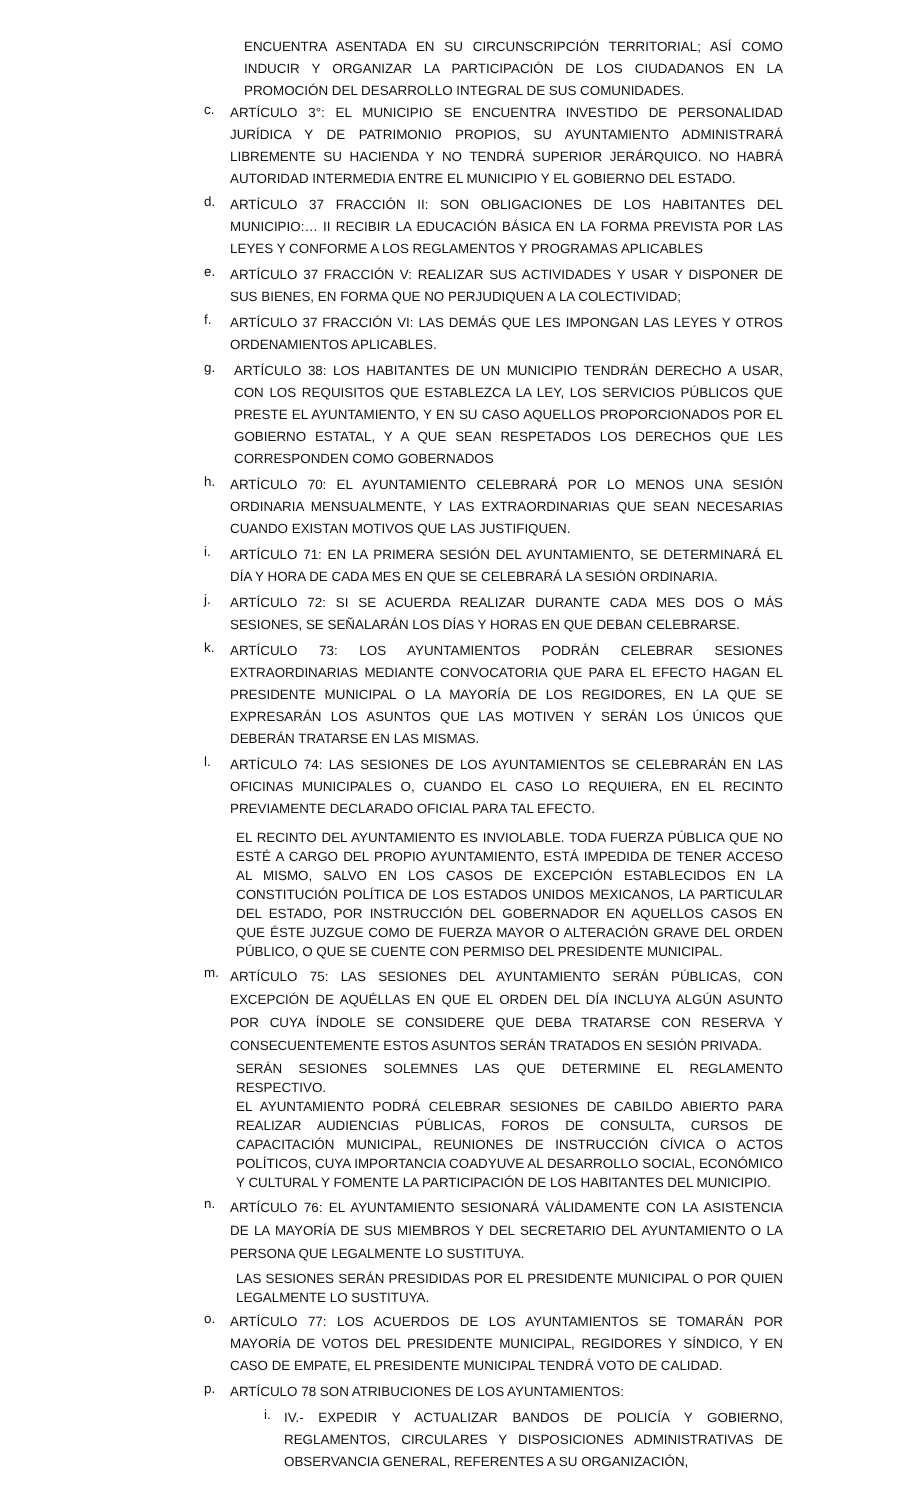ENCUENTRA ASENTADA EN SU CIRCUNSCRIPCIÓN TERRITORIAL; ASÍ COMO INDUCIR Y ORGANIZAR LA PARTICIPACIÓN DE LOS CIUDADANOS EN LA PROMOCIÓN DEL DESARROLLO INTEGRAL DE SUS COMUNIDADES.
c.
ARTÍCULO 3°: EL MUNICIPIO SE ENCUENTRA INVESTIDO DE PERSONALIDAD JURÍDICA Y DE PATRIMONIO PROPIOS, SU AYUNTAMIENTO ADMINISTRARÁ LIBREMENTE SU HACIENDA Y NO TENDRÁ SUPERIOR JERÁRQUICO. NO HABRÁ AUTORIDAD INTERMEDIA ENTRE EL MUNICIPIO Y EL GOBIERNO DEL ESTADO.
d.
ARTÍCULO 37 FRACCIÓN II: SON OBLIGACIONES DE LOS HABITANTES DEL MUNICIPIO:… II RECIBIR LA EDUCACIÓN BÁSICA EN LA FORMA PREVISTA POR LAS LEYES Y CONFORME A LOS REGLAMENTOS Y PROGRAMAS APLICABLES
e.
ARTÍCULO 37 FRACCIÓN V: REALIZAR SUS ACTIVIDADES Y USAR Y DISPONER DE SUS BIENES, EN FORMA QUE NO PERJUDIQUEN A LA COLECTIVIDAD;
f.
ARTÍCULO 37 FRACCIÓN VI: LAS DEMÁS QUE LES IMPONGAN LAS LEYES Y OTROS ORDENAMIENTOS APLICABLES.
g.
ARTÍCULO 38: LOS HABITANTES DE UN MUNICIPIO TENDRÁN DERECHO A USAR, CON LOS REQUISITOS QUE ESTABLEZCA LA LEY, LOS SERVICIOS PÚBLICOS QUE PRESTE EL AYUNTAMIENTO, Y EN SU CASO AQUELLOS PROPORCIONADOS POR EL GOBIERNO ESTATAL, Y A QUE SEAN RESPETADOS LOS DERECHOS QUE LES CORRESPONDEN COMO GOBERNADOS
h.
ARTÍCULO 70: EL AYUNTAMIENTO CELEBRARÁ POR LO MENOS UNA SESIÓN ORDINARIA MENSUALMENTE, Y LAS EXTRAORDINARIAS QUE SEAN NECESARIAS CUANDO EXISTAN MOTIVOS QUE LAS JUSTIFIQUEN.
i.
ARTÍCULO 71: EN LA PRIMERA SESIÓN DEL AYUNTAMIENTO, SE DETERMINARÁ EL DÍA Y HORA DE CADA MES EN QUE SE CELEBRARÁ LA SESIÓN ORDINARIA.
j.
ARTÍCULO 72: SI SE ACUERDA REALIZAR DURANTE CADA MES DOS O MÁS SESIONES, SE SEÑALARÁN LOS DÍAS Y HORAS EN QUE DEBAN CELEBRARSE.
k.
ARTÍCULO 73: LOS AYUNTAMIENTOS PODRÁN CELEBRAR SESIONES EXTRAORDINARIAS MEDIANTE CONVOCATORIA QUE PARA EL EFECTO HAGAN EL PRESIDENTE MUNICIPAL O LA MAYORÍA DE LOS REGIDORES, EN LA QUE SE EXPRESARÁN LOS ASUNTOS QUE LAS MOTIVEN Y SERÁN LOS ÚNICOS QUE DEBERÁN TRATARSE EN LAS MISMAS.
l.
ARTÍCULO 74: LAS SESIONES DE LOS AYUNTAMIENTOS SE CELEBRARÁN EN LAS OFICINAS MUNICIPALES O, CUANDO EL CASO LO REQUIERA, EN EL RECINTO PREVIAMENTE DECLARADO OFICIAL PARA TAL EFECTO.
EL RECINTO DEL AYUNTAMIENTO ES INVIOLABLE. TODA FUERZA PÚBLICA QUE NO ESTÉ A CARGO DEL PROPIO AYUNTAMIENTO, ESTÁ IMPEDIDA DE TENER ACCESO AL MISMO, SALVO EN LOS CASOS DE EXCEPCIÓN ESTABLECIDOS EN LA CONSTITUCIÓN POLÍTICA DE LOS ESTADOS UNIDOS MEXICANOS, LA PARTICULAR DEL ESTADO, POR INSTRUCCIÓN DEL GOBERNADOR EN AQUELLOS CASOS EN QUE ÉSTE JUZGUE COMO DE FUERZA MAYOR O ALTERACIÓN GRAVE DEL ORDEN PÚBLICO, O QUE SE CUENTE CON PERMISO DEL PRESIDENTE MUNICIPAL.
m.
ARTÍCULO 75: LAS SESIONES DEL AYUNTAMIENTO SERÁN PÚBLICAS, CON EXCEPCIÓN DE AQUÉLLAS EN QUE EL ORDEN DEL DÍA INCLUYA ALGÚN ASUNTO POR CUYA ÍNDOLE SE CONSIDERE QUE DEBA TRATARSE CON RESERVA Y CONSECUENTEMENTE ESTOS ASUNTOS SERÁN TRATADOS EN SESIÓN PRIVADA.
SERÁN SESIONES SOLEMNES LAS QUE DETERMINE EL REGLAMENTO RESPECTIVO.
EL AYUNTAMIENTO PODRÁ CELEBRAR SESIONES DE CABILDO ABIERTO PARA REALIZAR AUDIENCIAS PÚBLICAS, FOROS DE CONSULTA, CURSOS DE CAPACITACIÓN MUNICIPAL, REUNIONES DE INSTRUCCIÓN CÍVICA O ACTOS POLÍTICOS, CUYA IMPORTANCIA COADYUVE AL DESARROLLO SOCIAL, ECONÓMICO Y CULTURAL Y FOMENTE LA PARTICIPACIÓN DE LOS HABITANTES DEL MUNICIPIO.
n.
ARTÍCULO 76: EL AYUNTAMIENTO SESIONARÁ VÁLIDAMENTE CON LA ASISTENCIA DE LA MAYORÍA DE SUS MIEMBROS Y DEL SECRETARIO DEL AYUNTAMIENTO O LA PERSONA QUE LEGALMENTE LO SUSTITUYA.
LAS SESIONES SERÁN PRESIDIDAS POR EL PRESIDENTE MUNICIPAL O POR QUIEN LEGALMENTE LO SUSTITUYA.
o.
ARTÍCULO 77: LOS ACUERDOS DE LOS AYUNTAMIENTOS SE TOMARÁN POR MAYORÍA DE VOTOS DEL PRESIDENTE MUNICIPAL, REGIDORES Y SÍNDICO, Y EN CASO DE EMPATE, EL PRESIDENTE MUNICIPAL TENDRÁ VOTO DE CALIDAD.
p.
ARTÍCULO 78 SON ATRIBUCIONES DE LOS AYUNTAMIENTOS:
i.
IV.- EXPEDIR Y ACTUALIZAR BANDOS DE POLICÍA Y GOBIERNO, REGLAMENTOS, CIRCULARES Y DISPOSICIONES ADMINISTRATIVAS DE OBSERVANCIA GENERAL, REFERENTES A SU ORGANIZACIÓN,